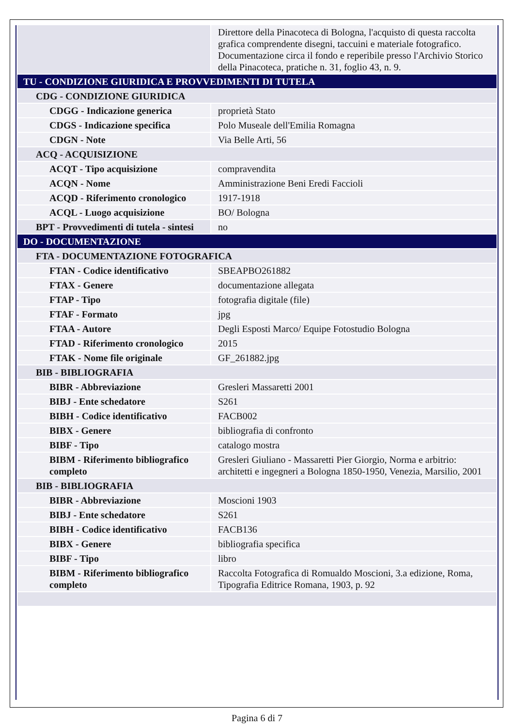| | Direttore della Pinacoteca di Bologna, l'acquisto di questa raccolta grafica comprendente disegni, taccuini e materiale fotografico. Documentazione circa il fondo e reperibile presso l'Archivio Storico della Pinacoteca, pratiche n. 31, foglio 43, n. 9. |
| TU - CONDIZIONE GIURIDICA E PROVVEDIMENTI DI TUTELA | |
| CDG - CONDIZIONE GIURIDICA | |
| CDGG - Indicazione generica | proprietà Stato |
| CDGS - Indicazione specifica | Polo Museale dell'Emilia Romagna |
| CDGN - Note | Via Belle Arti, 56 |
| ACQ - ACQUISIZIONE | |
| ACQT - Tipo acquisizione | compravendita |
| ACQN - Nome | Amministrazione Beni Eredi Faccioli |
| ACQD - Riferimento cronologico | 1917-1918 |
| ACQL - Luogo acquisizione | BO/ Bologna |
| BPT - Provvedimenti di tutela - sintesi | no |
| DO - DOCUMENTAZIONE | |
| FTA - DOCUMENTAZIONE FOTOGRAFICA | |
| FTAN - Codice identificativo | SBEAPBO261882 |
| FTAX - Genere | documentazione allegata |
| FTAP - Tipo | fotografia digitale (file) |
| FTAF - Formato | jpg |
| FTAA - Autore | Degli Esposti Marco/ Equipe Fotostudio Bologna |
| FTAD - Riferimento cronologico | 2015 |
| FTAK - Nome file originale | GF_261882.jpg |
| BIB - BIBLIOGRAFIA | |
| BIBR - Abbreviazione | Gresleri Massaretti 2001 |
| BIBJ - Ente schedatore | S261 |
| BIBH - Codice identificativo | FACB002 |
| BIBX - Genere | bibliografia di confronto |
| BIBF - Tipo | catalogo mostra |
| BIBM - Riferimento bibliografico completo | Gresleri Giuliano - Massaretti Pier Giorgio, Norma e arbitrio: architetti e ingegneri a Bologna 1850-1950, Venezia, Marsilio, 2001 |
| BIB - BIBLIOGRAFIA | |
| BIBR - Abbreviazione | Moscioni 1903 |
| BIBJ - Ente schedatore | S261 |
| BIBH - Codice identificativo | FACB136 |
| BIBX - Genere | bibliografia specifica |
| BIBF - Tipo | libro |
| BIBM - Riferimento bibliografico completo | Raccolta Fotografica di Romualdo Moscioni, 3.a edizione, Roma, Tipografia Editrice Romana, 1903, p. 92 |
Pagina 6 di 7